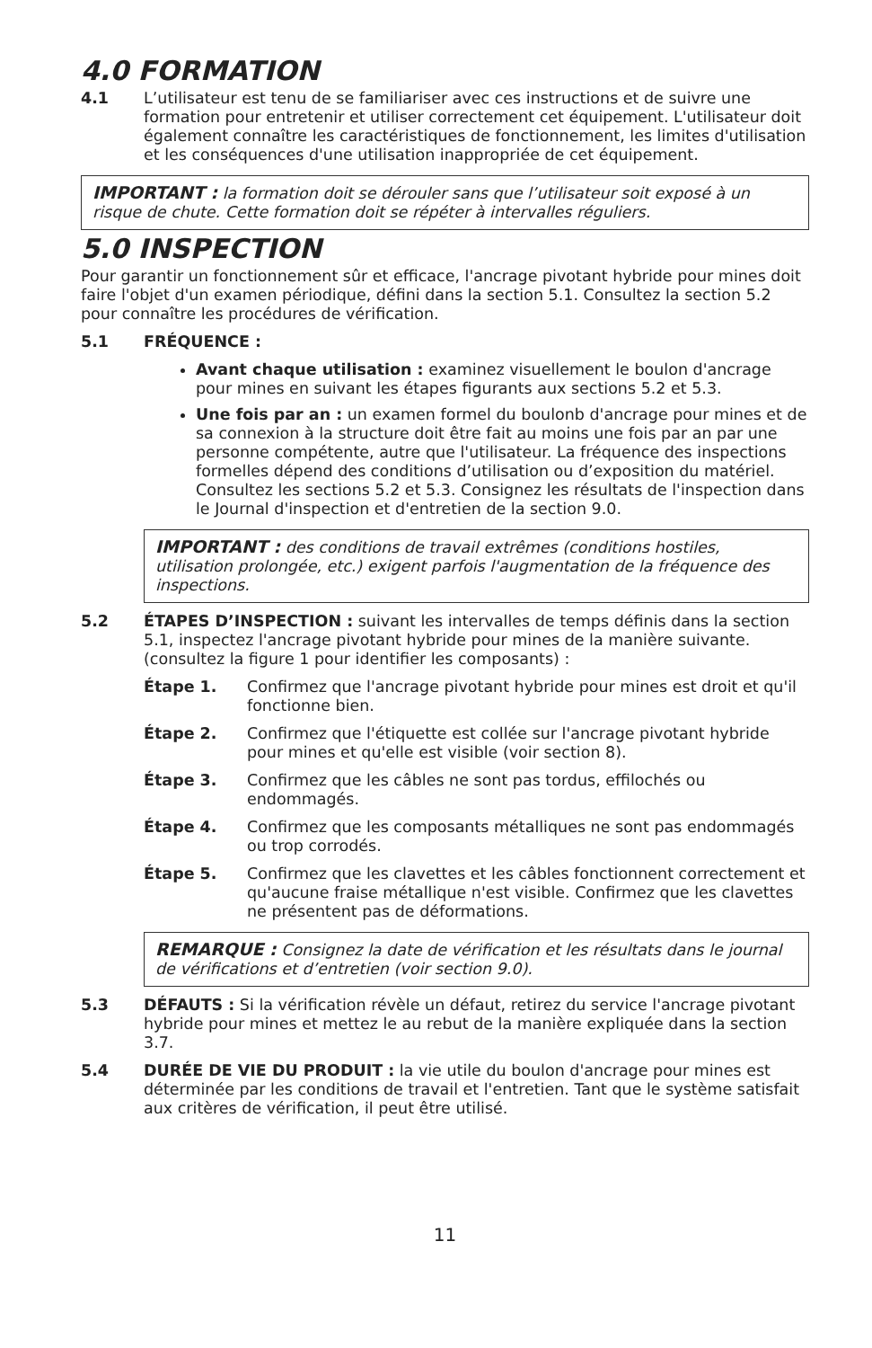4.0 FORMATION
4.1 L’utilisateur est tenu de se familiariser avec ces instructions et de suivre une formation pour entretenir et utiliser correctement cet équipement. L'utilisateur doit également connaître les caractéristiques de fonctionnement, les limites d'utilisation et les conséquences d'une utilisation inappropriée de cet équipement.
IMPORTANT : la formation doit se dérouler sans que l’utilisateur soit exposé à un risque de chute. Cette formation doit se répéter à intervalles réguliers.
5.0 INSPECTION
Pour garantir un fonctionnement sûr et efficace, l'ancrage pivotant hybride pour mines doit faire l'objet d'un examen périodique, défini dans la section 5.1. Consultez la section 5.2 pour connaître les procédures de vérification.
5.1 FRÉQUENCE :
Avant chaque utilisation : examinez visuellement le boulon d'ancrage pour mines en suivant les étapes figurants aux sections 5.2 et 5.3.
Une fois par an : un examen formel du boulonb d'ancrage pour mines et de sa connexion à la structure doit être fait au moins une fois par an par une personne compétente, autre que l'utilisateur. La fréquence des inspections formelles dépend des conditions d’utilisation ou d’exposition du matériel. Consultez les sections 5.2 et 5.3. Consignez les résultats de l'inspection dans le Journal d'inspection et d'entretien de la section 9.0.
IMPORTANT : des conditions de travail extrêmes (conditions hostiles, utilisation prolongée, etc.) exigent parfois l'augmentation de la fréquence des inspections.
5.2 ÉTAPES D’INSPECTION : suivant les intervalles de temps définis dans la section 5.1, inspectez l'ancrage pivotant hybride pour mines de la manière suivante. (consultez la figure 1 pour identifier les composants) :
Étape 1. Confirmez que l'ancrage pivotant hybride pour mines est droit et qu'il fonctionne bien.
Étape 2. Confirmez que l'étiquette est collée sur l'ancrage pivotant hybride pour mines et qu'elle est visible (voir section 8).
Étape 3. Confirmez que les câbles ne sont pas tordus, effilochés ou endommagés.
Étape 4. Confirmez que les composants métalliques ne sont pas endommagés ou trop corrodés.
Étape 5. Confirmez que les clavettes et les câbles fonctionnent correctement et qu'aucune fraise métallique n'est visible. Confirmez que les clavettes ne présentent pas de déformations.
REMARQUE : Consignez la date de vérification et les résultats dans le journal de vérifications et d’entretien (voir section 9.0).
5.3 DÉFAUTS : Si la vérification révèle un défaut, retirez du service l'ancrage pivotant hybride pour mines et mettez le au rebut de la manière expliquée dans la section 3.7.
5.4 DURÉE DE VIE DU PRODUIT : la vie utile du boulon d'ancrage pour mines est déterminée par les conditions de travail et l'entretien. Tant que le système satisfait aux critères de vérification, il peut être utilisé.
11